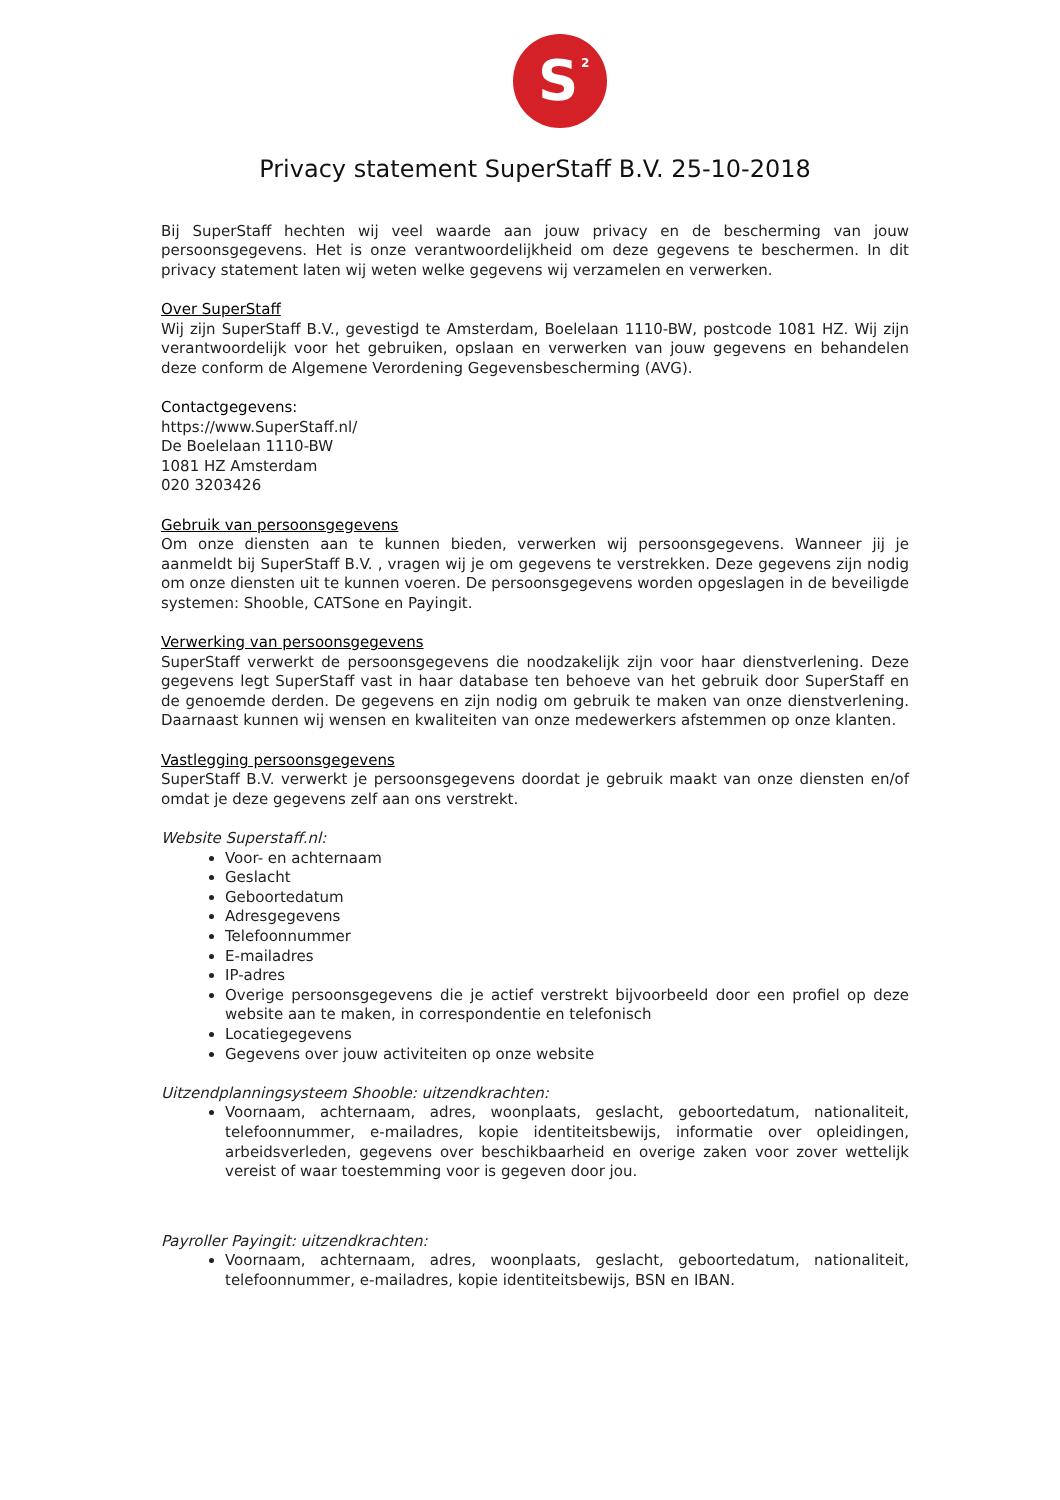S<sup>2</sup>
Privacy statement SuperStaff B.V. 25-10-2018
Bij SuperStaff hechten wij veel waarde aan jouw privacy en de bescherming van jouw persoonsgegevens. Het is onze verantwoordelijkheid om deze gegevens te beschermen. In dit privacy statement laten wij weten welke gegevens wij verzamelen en verwerken.
Over SuperStaff
Wij zijn SuperStaff B.V., gevestigd te Amsterdam, Boelelaan 1110-BW, postcode 1081 HZ. Wij zijn verantwoordelijk voor het gebruiken, opslaan en verwerken van jouw gegevens en behandelen deze conform de Algemene Verordening Gegevensbescherming (AVG).
Contactgegevens:
https://www.SuperStaff.nl/
De Boelelaan 1110-BW
1081 HZ Amsterdam
020 3203426
Gebruik van persoonsgegevens
Om onze diensten aan te kunnen bieden, verwerken wij persoonsgegevens. Wanneer jij je aanmeldt bij SuperStaff B.V. , vragen wij je om gegevens te verstrekken. Deze gegevens zijn nodig om onze diensten uit te kunnen voeren. De persoonsgegevens worden opgeslagen in de beveiligde systemen: Shooble, CATSone en Payingit.
Verwerking van persoonsgegevens
SuperStaff verwerkt de persoonsgegevens die noodzakelijk zijn voor haar dienstverlening. Deze gegevens legt SuperStaff vast in haar database ten behoeve van het gebruik door SuperStaff en de genoemde derden. De gegevens en zijn nodig om gebruik te maken van onze dienstverlening. Daarnaast kunnen wij wensen en kwaliteiten van onze medewerkers afstemmen op onze klanten.
Vastlegging persoonsgegevens
SuperStaff B.V. verwerkt je persoonsgegevens doordat je gebruik maakt van onze diensten en/of omdat je deze gegevens zelf aan ons verstrekt.
Website Superstaff.nl:
Voor- en achternaam
Geslacht
Geboortedatum
Adresgegevens
Telefoonnummer
E-mailadres
IP-adres
Overige persoonsgegevens die je actief verstrekt bijvoorbeeld door een profiel op deze website aan te maken, in correspondentie en telefonisch
Locatiegegevens
Gegevens over jouw activiteiten op onze website
Uitzendplanningsysteem Shooble: uitzendkrachten:
Voornaam, achternaam, adres, woonplaats, geslacht, geboortedatum, nationaliteit, telefoonnummer, e-mailadres, kopie identiteitsbewijs, informatie over opleidingen, arbeidsverleden, gegevens over beschikbaarheid en overige zaken voor zover wettelijk vereist of waar toestemming voor is gegeven door jou.
Payroller Payingit: uitzendkrachten:
Voornaam, achternaam, adres, woonplaats, geslacht, geboortedatum, nationaliteit, telefoonnummer, e-mailadres, kopie identiteitsbewijs, BSN en IBAN.